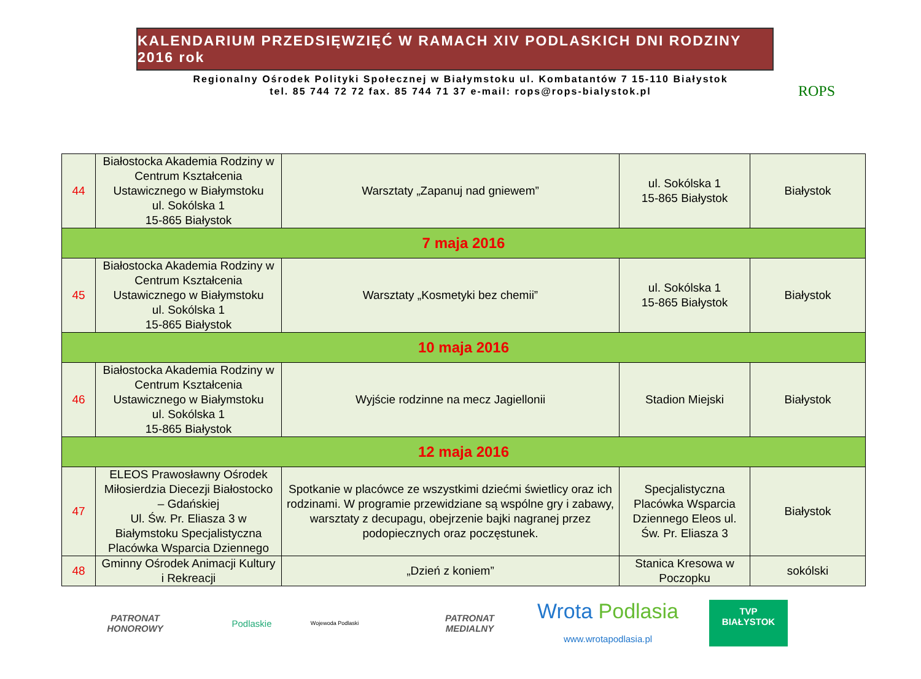KALENDARIUM PRZEDSIĘWZIĘĆ W RAMACH XIV PODLASKICH DNI RODZINY 2016 rok
Regionalny Ośrodek Polityki Społecznej w Białymstoku ul. Kombatantów 7 15-110 Białystok
tel. 85 744 72 72 fax. 85 744 71 37 e-mail: rops@rops-bialystok.pl
ROPS
| 44 | Białostocka Akademia Rodziny w Centrum Kształcenia Ustawicznego w Białymstoku ul. Sokólska 1 15-865 Białystok | Warsztaty „Zapanuj nad gniewem” | ul. Sokólska 1 15-865 Białystok | Białystok |
| 7 maja 2016 | | | | |
| 45 | Białostocka Akademia Rodziny w Centrum Kształcenia Ustawicznego w Białymstoku ul. Sokólska 1 15-865 Białystok | Warsztaty „Kosmetyki bez chemii” | ul. Sokólska 1 15-865 Białystok | Białystok |
| 10 maja 2016 | | | | |
| 46 | Białostocka Akademia Rodziny w Centrum Kształcenia Ustawicznego w Białymstoku ul. Sokólska 1 15-865 Białystok | Wyjście rodzinne na mecz Jagiellonii | Stadion Miejski | Białystok |
| 12 maja 2016 | | | | |
| 47 | ELEOS Prawosławny Ośrodek Miłosierdzia Diecezji Białostocko – Gdańskiej Ul. Św. Pr. Eliasza 3 w Białymstoku Specjalistyczna Placówka Wsparcia Dziennego | Spotkanie w placówce ze wszystkimi dziećmi świetlicy oraz ich rodzinami. W programie przewidziane są wspólne gry i zabawy, warsztaty z decupagu, obejrzenie bajki nagranej przez podopiecznych oraz poczęstunek. | Specjalistyczna Placówka Wsparcia Dziennego Eleos ul. Św. Pr. Eliasza 3 | Białystok |
| 48 | Gminny Ośrodek Animacji Kultury i Rekreacji | „Dzień z koniem” | Stanica Kresowa w Poczopku | sokólski |
PATRONAT HONOROWY
Podlaskie
Wojewoda Podlaski
PATRONAT MEDIALNY
Wrota Podlasia
www.wrotapodlasia.pl
TVP
BIAŁYSTOK